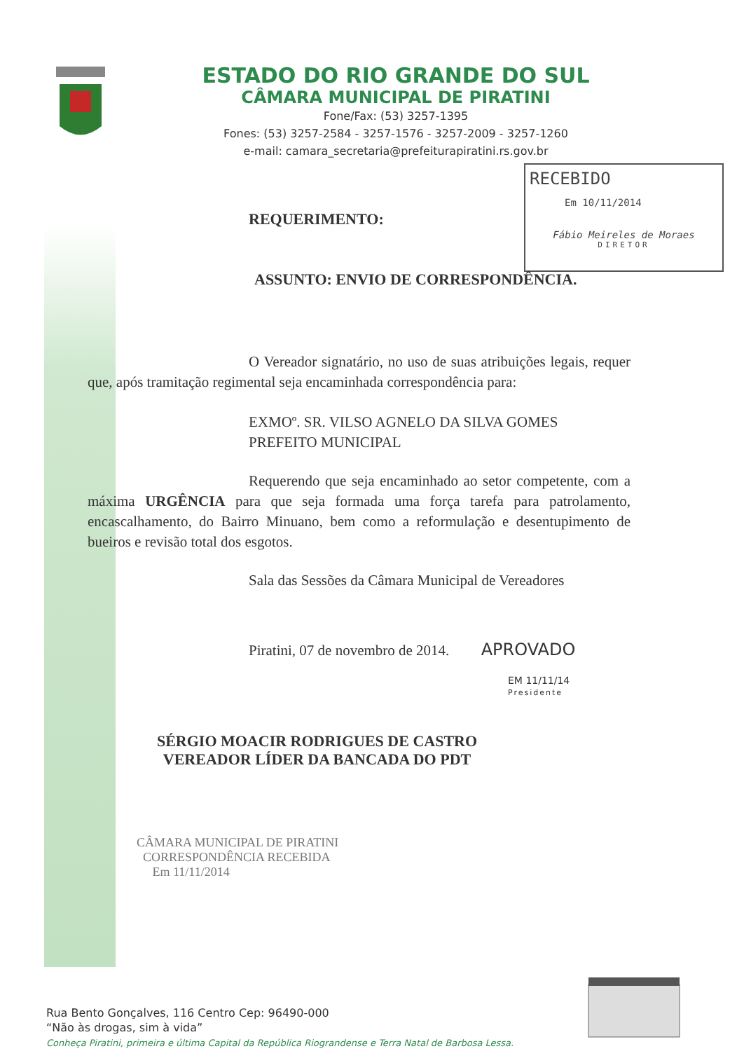ESTADO DO RIO GRANDE DO SUL
CÂMARA MUNICIPAL DE PIRATINI
Fone/Fax: (53) 3257-1395
Fones: (53) 3257-2584 - 3257-1576 - 3257-2009 - 3257-1260
e-mail: camara_secretaria@prefeiturapiratini.rs.gov.br
RECEBIDO
Em 10/11/2014
Fábio Meireles de Moraes
DIRETOR
REQUERIMENTO:
ASSUNTO: ENVIO DE CORRESPONDÊNCIA.
O Vereador signatário, no uso de suas atribuições legais, requer que, após tramitação regimental seja encaminhada correspondência para:
EXMOº. SR. VILSO AGNELO DA SILVA GOMES
PREFEITO MUNICIPAL
Requerendo que seja encaminhado ao setor competente, com a máxima URGÊNCIA para que seja formada uma força tarefa para patrolamento, encascalhamento, do Bairro Minuano, bem como a reformulação e desentupimento de bueiros e revisão total dos esgotos.
Sala das Sessões da Câmara Municipal de Vereadores
Piratini, 07 de novembro de 2014. APROVADO
EM 11/11/14
Presidente
SÉRGIO MOACIR RODRIGUES DE CASTRO
VEREADOR LÍDER DA BANCADA DO PDT
CÂMARA MUNICIPAL DE PIRATINI
CORRESPONDÊNCIA RECEBIDA
Em 11/11/2014
Rua Bento Gonçalves, 116 Centro Cep: 96490-000
“Não às drogas, sim à vida”
Conheça Piratini, primeira e última Capital da República Riograndense e Terra Natal de Barbosa Lessa.